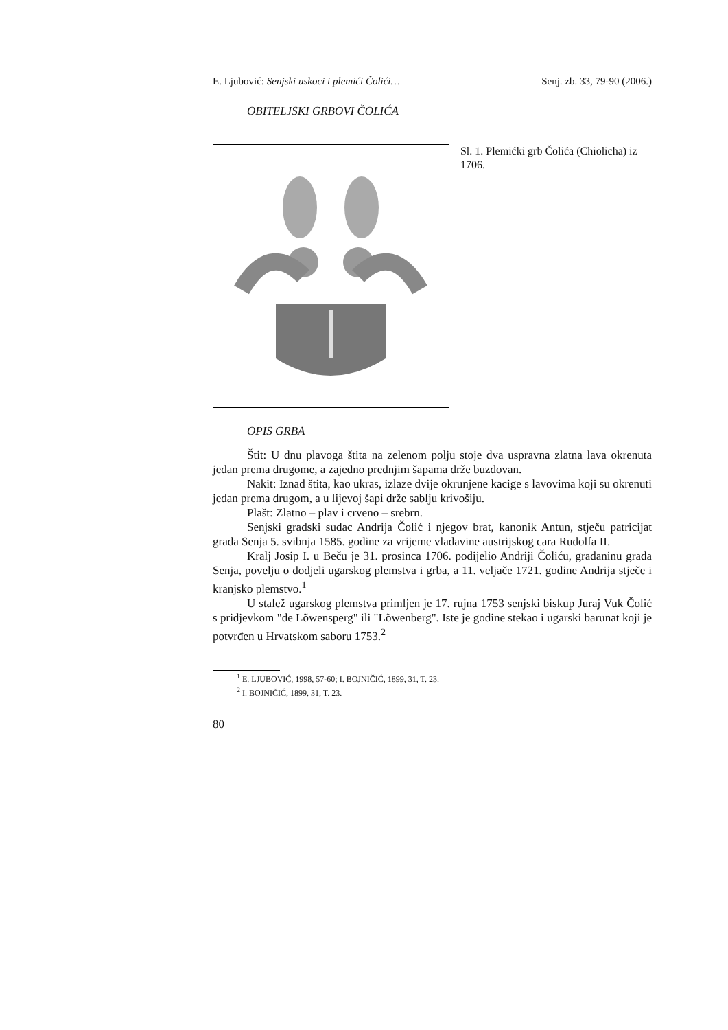E. Ljubović: Senjski uskoci i plemići Čolići… Senj. zb. 33, 79-90 (2006.)
OBITELJSKI GRBOVI ČOLIĆA
Sl. 1. Plemićki grb Čolića (Chiolicha) iz 1706.
OPIS GRBA
Štit: U dnu plavoga štita na zelenom polju stoje dva uspravna zlatna lava okrenuta jedan prema drugome, a zajedno prednjim šapama drže buzdovan.
Nakit: Iznad štita, kao ukras, izlaze dvije okrunjene kacige s lavovima koji su okrenuti jedan prema drugom, a u lijevoj šapi drže sablju krivošiju.
Plašt: Zlatno – plav i crveno – srebrn.
Senjski gradski sudac Andrija Čolić i njegov brat, kanonik Antun, stječu patricijat grada Senja 5. svibnja 1585. godine za vrijeme vladavine austrijskog cara Rudolfa II.
Kralj Josip I. u Beču je 31. prosinca 1706. podijelio Andriji Čoliću, građaninu grada Senja, povelju o dodjeli ugarskog plemstva i grba, a 11. veljače 1721. godine Andrija stječe i kranjsko plemstvo.<sup>1</sup>
U stalež ugarskog plemstva primljen je 17. rujna 1753 senjski biskup Juraj Vuk Čolić s pridjevkom "de Lõwensperg" ili "Lõwenberg". Iste je godine stekao i ugarski barunat koji je potvrđen u Hrvatskom saboru 1753.<sup>2</sup>
<sup>1</sup> E. LJUBOVIĆ, 1998, 57-60; I. BOJNIČIĆ, 1899, 31, T. 23.
<sup>2</sup> I. BOJNIČIĆ, 1899, 31, T. 23.
80